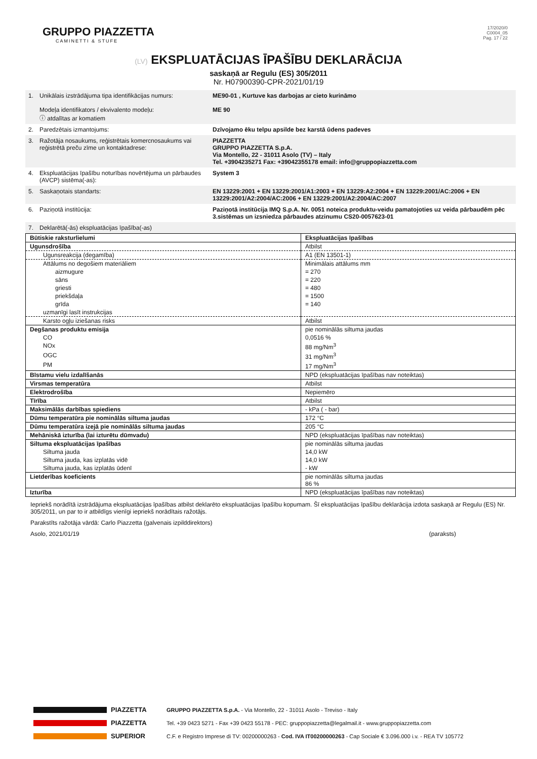GRUPPO PIAZZETTA
CAMINETTI & STUFE
17/2020/0
C0004_05
Pag. 17 / 22
(LV) EKSPLUATĀCIJAS ĪPAŠĪBU DEKLARĀCIJA
saskaņā ar Regulu (ES) 305/2011
Nr. H07900390-CPR-2021/01/19
| 1. | Unikālais izstrādājuma tipa identifikācijas numurs: Modeļa identifikators / ekvivalento modeļu: ⓘ atdalītas ar komatiem | ME90-01 , Kurtuve kas darbojas ar cieto kurināmo ME 90 |
| 2. | Paredzētais izmantojums: | Dzīvojamo ēku telpu apsilde bez karstā ūdens padeves |
| 3. | Ražotāja nosaukums, reģistrētais komercnosaukums vai reģistrētā preču zīme un kontaktadrese: | PIAZZETTA GRUPPO PIAZZETTA S.p.A. Via Montello, 22 - 31011 Asolo (TV) – Italy Tel. +3904235271 Fax: +39042355178 email: info@gruppopiazzetta.com |
| 4. | Ekspluatācijas īpašību noturības novērtējuma un pārbaudes (AVCP) sistēma(-as): | System 3 |
| 5. | Saskaņotais standarts: | EN 13229:2001 + EN 13229:2001/A1:2003 + EN 13229:A2:2004 + EN 13229:2001/AC:2006 + EN 13229:2001/A2:2004/AC:2006 + EN 13229:2001/A2:2004/AC:2007 |
| 6. | Paziņotā institūcija: | Paziņotā institūcija IMQ S.p.A. Nr. 0051 noteica produktu-veidu pamatojoties uz veida pārbaudēm pēc 3.sistēmas un izsniedza pārbaudes atzinumu CS20-0057623-01 |
| 7. | Deklarētā(-ās) ekspluatācijas īpašība(-as) | |
| Būtiskie raksturlielumi | Ekspluatācijas īpašības |
| --- | --- |
| Ugunsdrošība | Atbilst |
| Ugunsreakcija (degamība) | A1 (EN 13501-1) |
| Attālums no degošiem materiāliem | Minimālais attālums mm |
| aizmugure | = 270 |
| sāns | = 220 |
| griesti | = 480 |
| priekšdaļa | = 1500 |
| grīda | = 140 |
| uzmanīgi lasīt instrukcijas | |
| Karsto ogļu iziešanas risks | Atbilst |
| Degšanas produktu emisija | pie nominālās siltuma jaudas |
| CO | 0,0516 % |
| NOx | 88 mg/Nm<sup>3</sup> |
| OGC | 31 mg/Nm<sup>3</sup> |
| PM | 17 mg/Nm<sup>3</sup> |
| Bīstamu vielu izdalīšanās | NPD (ekspluatācijas īpašības nav noteiktas) |
| Virsmas temperatūra | Atbilst |
| Elektrodrošība | Nepiemēro |
| Tīrība | Atbilst |
| Maksimālās darbības spiediens | - kPa ( - bar) |
| Dūmu temperatūra pie nominālās siltuma jaudas | 172 °C |
| Dūmu temperatūra izejā pie nominālās siltuma jaudas | 205 °C |
| Mehāniskā izturība (lai izturētu dūmvadu) | NPD (ekspluatācijas īpašības nav noteiktas) |
| Siltuma ekspluatācijas īpašības | pie nominālās siltuma jaudas |
| Siltuma jauda | 14,0 kW |
| Siltuma jauda, kas izplatās vidē | 14,0 kW |
| Siltuma jauda, kas izplatās ūdenī | - kW |
| Lietderības koeficients | pie nominālās siltuma jaudas 86 % |
| Izturība | NPD (ekspluatācijas īpašības nav noteiktas) |
Iepriekš norādītā izstrādājuma ekspluatācijas īpašības atbilst deklarēto ekspluatācijas īpašību kopumam. Šī ekspluatācijas īpašību deklarācija izdota saskaņā ar Regulu (ES) Nr. 305/2011, un par to ir atbildīgs vienīgi iepriekš norādītais ražotājs.
Parakstīts ražotāja vārdā: Carlo Piazzetta (galvenais izpilddirektors)
Asolo, 2021/01/19 (paraksts)
PIAZZETTA GRUPPO PIAZZETTA S.p.A. - Via Montello, 22 - 31011 Asolo - Treviso - Italy
PIAZZETTA Tel. +39 0423 5271 - Fax +39 0423 55178 - PEC: gruppopiazzetta@legalmail.it - www.gruppopiazzetta.com
SUPERIOR C.F. e Registro Imprese di TV: 00200000263 - Cod. IVA IT00200000263 - Cap Sociale € 3.096.000 i.v. - REA TV 105772